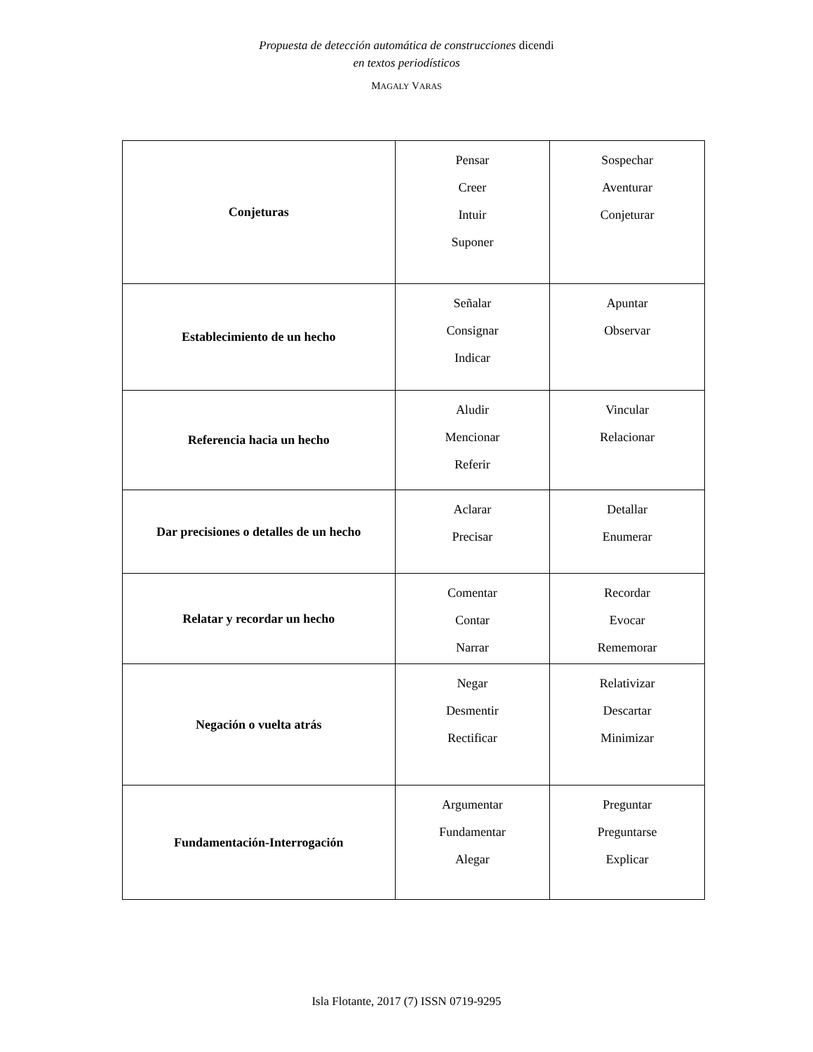Propuesta de detección automática de construcciones dicendi
en textos periodísticos
MAGALY VARAS
| Conjeturas | Pensar Creer Intuir Suponer | Sospechar Aventurar Conjeturar |
| Establecimiento de un hecho | Señalar Consignar Indicar | Apuntar Observar |
| Referencia hacia un hecho | Aludir Mencionar Referir | Vincular Relacionar |
| Dar precisiones o detalles de un hecho | Aclarar Precisar | Detallar Enumerar |
| Relatar y recordar un hecho | Comentar Contar Narrar | Recordar Evocar Rememorar |
| Negación o vuelta atrás | Negar Desmentir Rectificar | Relativizar Descartar Minimizar |
| Fundamentación-Interrogación | Argumentar Fundamentar Alegar | Preguntar Preguntarse Explicar |
Isla Flotante, 2017 (7) ISSN 0719-9295